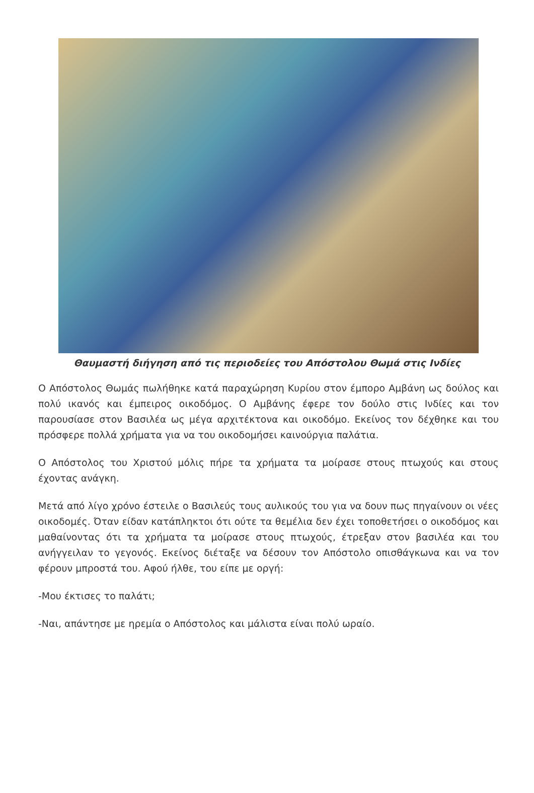Θαυμαστή διήγηση από τις περιοδείες του Απόστολου Θωμά στις Ινδίες
Ο Απόστολος Θωμάς πωλήθηκε κατά παραχώρηση Κυρίου στον έμπορο Αμβάνη ως δούλος και πολύ ικανός και έμπειρος οικοδόμος. Ο Αμβάνης έφερε τον δούλο στις Ινδίες και τον παρουσίασε στον Βασιλέα ως μέγα αρχιτέκτονα και οικοδόμο. Εκείνος τον δέχθηκε και του πρόσφερε πολλά χρήματα για να του οικοδομήσει καινούργια παλάτια.
Ο Απόστολος του Χριστού μόλις πήρε τα χρήματα τα μοίρασε στους πτωχούς και στους έχοντας ανάγκη.
Μετά από λίγο χρόνο έστειλε ο Βασιλεύς τους αυλικούς του για να δουν πως πηγαίνουν οι νέες οικοδομές. Όταν είδαν κατάπληκτοι ότι ούτε τα θεμέλια δεν έχει τοποθετήσει ο οικοδόμος και μαθαίνοντας ότι τα χρήματα τα μοίρασε στους πτωχούς, έτρεξαν στον βασιλέα και του ανήγγειλαν το γεγονός. Εκείνος διέταξε να δέσουν τον Απόστολο οπισθάγκωνα και να τον φέρουν μπροστά του. Αφού ήλθε, του είπε με οργή:
-Μου έκτισες το παλάτι;
-Ναι, απάντησε με ηρεμία ο Απόστολος και μάλιστα είναι πολύ ωραίο.